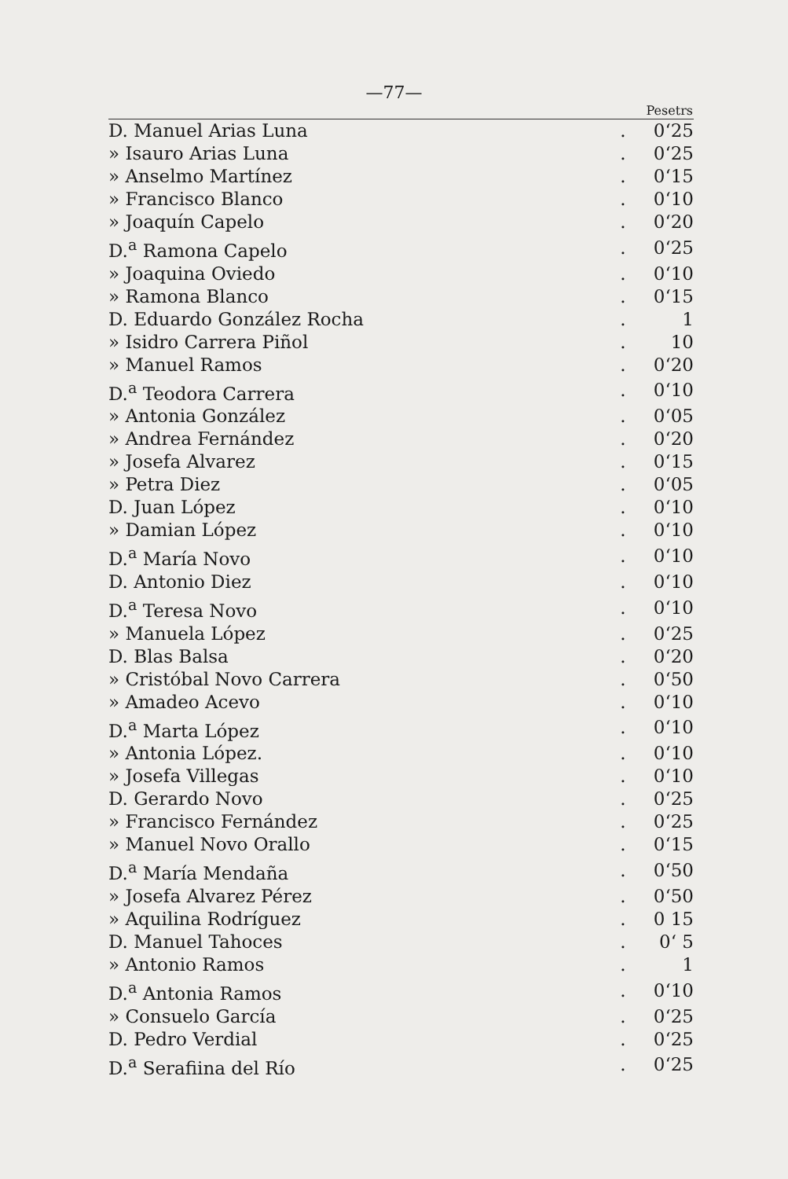—77—
| | | Pesetrs |
| --- | --- | --- |
| D. Manuel Arias Luna | . | 0‘25 |
| » Isauro Arias Luna | . | 0‘25 |
| » Anselmo Martínez | . | 0‘15 |
| » Francisco Blanco | . | 0‘10 |
| » Joaquín Capelo | . | 0‘20 |
| D.<sup>a</sup> Ramona Capelo | . | 0‘25 |
| » Joaquina Oviedo | . | 0‘10 |
| » Ramona Blanco | . | 0‘15 |
| D. Eduardo González Rocha | . | 1 |
| » Isidro Carrera Piñol | . | 10 |
| » Manuel Ramos | . | 0‘20 |
| D.<sup>a</sup> Teodora Carrera | . | 0‘10 |
| » Antonia González | . | 0‘05 |
| » Andrea Fernández | . | 0‘20 |
| » Josefa Alvarez | . | 0‘15 |
| » Petra Diez | . | 0‘05 |
| D. Juan López | . | 0‘10 |
| » Damian López | . | 0‘10 |
| D.<sup>a</sup> María Novo | . | 0‘10 |
| D. Antonio Diez | . | 0‘10 |
| D.<sup>a</sup> Teresa Novo | . | 0‘10 |
| » Manuela López | . | 0‘25 |
| D. Blas Balsa | . | 0‘20 |
| » Cristóbal Novo Carrera | . | 0‘50 |
| » Amadeo Acevo | . | 0‘10 |
| D.<sup>a</sup> Marta López | . | 0‘10 |
| » Antonia López. | . | 0‘10 |
| » Josefa Villegas | . | 0‘10 |
| D. Gerardo Novo | . | 0‘25 |
| » Francisco Fernández | . | 0‘25 |
| » Manuel Novo Orallo | . | 0‘15 |
| D.<sup>a</sup> María Mendaña | . | 0‘50 |
| » Josefa Alvarez Pérez | . | 0‘50 |
| » Aquilina Rodríguez | . | 0 15 |
| D. Manuel Tahoces | . | 0‘ 5 |
| » Antonio Ramos | . | 1 |
| D.<sup>a</sup> Antonia Ramos | . | 0‘10 |
| » Consuelo García | . | 0‘25 |
| D. Pedro Verdial | . | 0‘25 |
| D.<sup>a</sup> Serafiina del Río | . | 0‘25 |